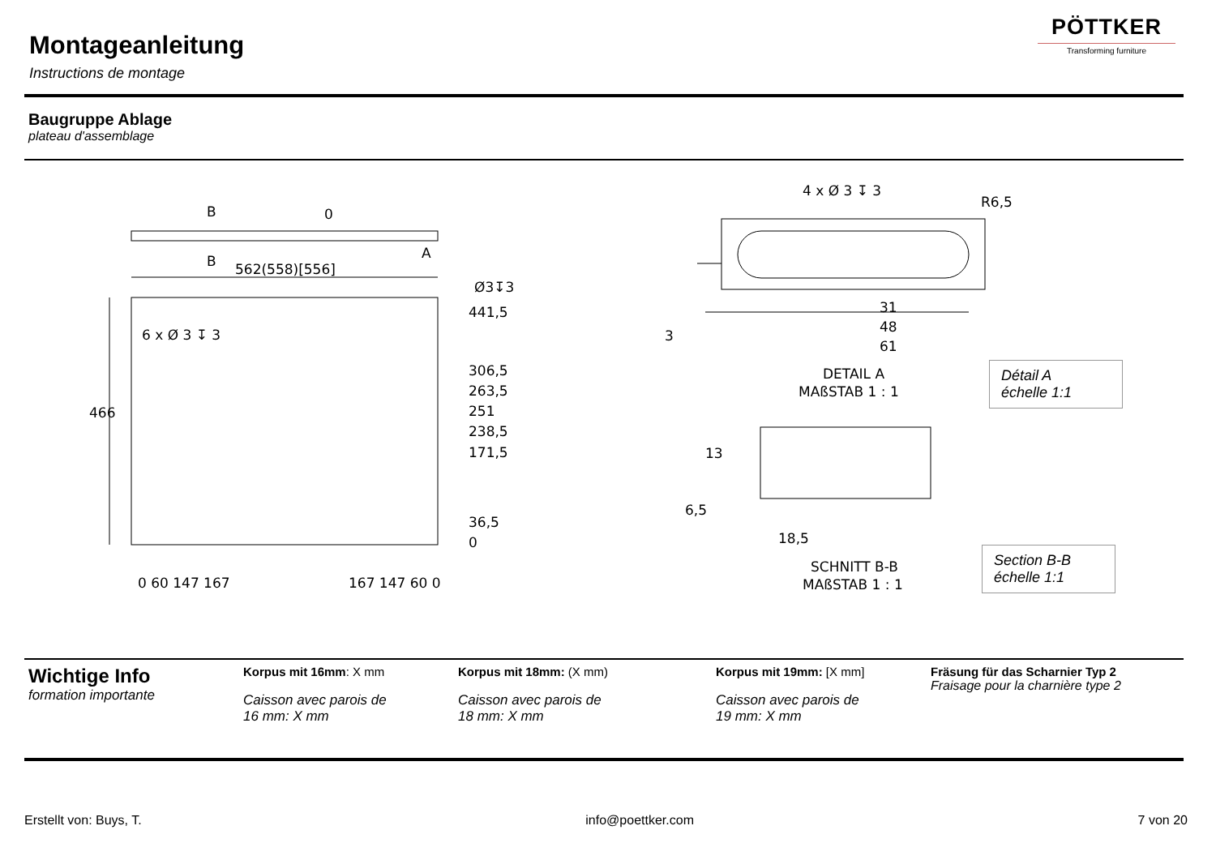Montageanleitung
Instructions de montage
PÖTTKER
Transforming furniture
Baugruppe Ablage
plateau d'assemblage
562(558)[556]
0
B
B
A
Ø3↧3
6 x Ø 3 ↧ 3
441,5
306,5
263,5
251
238,5
171,5
36,5
0
466
0 60 147 167
167 147 60 0
4 x Ø 3 ↧ 3
R6,5
31
48
61
3
DETAIL A
MAßSTAB 1 : 1
13
6,5
18,5
SCHNITT B-B
MAßSTAB 1 : 1
Détail A
échelle 1:1
Section B-B
échelle 1:1
Wichtige Info
formation importante
Korpus mit 16mm: X mm
Caisson avec parois de
16 mm: X mm
Korpus mit 18mm: (X mm)
Caisson avec parois de
18 mm: X mm
Korpus mit 19mm: [X mm]
Caisson avec parois de
19 mm: X mm
Fräsung für das Scharnier Typ 2
Fraisage pour la charnière type 2
Erstellt von: Buys, T. info@poettker.com 7 von 20